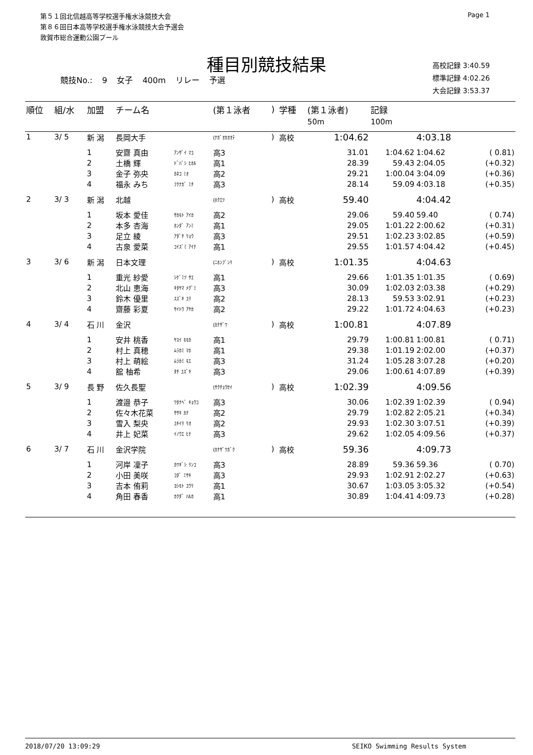第５１回北信越高等学校選手権水泳競技大会
第８６回日本高等学校選手権水泳競技大会予選会
敦賀市総合運動公園プール
Page 1
種目別競技結果
競技No.: 9 女子 400m リレー 予選
高校記録 3:40.59
標準記録 4:02.26
大会記録 3:53.37
| 順位 | 組/水 | 加盟 | チーム名 | | (第１泳者 | ) | 学種 | (第１泳者) | 記録 | | |
| --- | --- | --- | --- | --- | --- | --- | --- | --- | --- | --- | --- |
| | | | | | | | | 50m | 100m | | |
| 1 | 3/ 5 | 新 潟 | 長岡大手 | | (ﾅｶﾞｵｶｵｵﾃ | ) | 高校 | 1:04.62 | | 4:03.18 | |
| | | 1 | 安齋 真由 | ｱﾝｻﾞｲ ﾏﾕ | 高3 | | | 31.01 | 1:04.62 | 1:04.62 | ( 0.81) |
| | | 2 | 土橋 輝 | ﾄﾞﾊﾞｼ ﾋｶﾙ | 高1 | | | 28.39 | 59.43 | 2:04.05 | (+0.32) |
| | | 3 | 金子 弥央 | ｶﾈｺ ﾐｵ | 高2 | | | 29.21 | 1:00.04 | 3:04.09 | (+0.36) |
| | | 4 | 福永 みち | ﾌｸﾅｶﾞ ﾐﾁ | 高3 | | | 28.14 | 59.09 | 4:03.18 | (+0.35) |
| 2 | 3/ 3 | 新 潟 | 北越 | | (ﾎｸｴﾂ | ) | 高校 | 59.40 | | 4:04.42 | |
| | | 1 | 坂本 愛佳 | ｻｶﾓﾄ ｱｲｶ | 高2 | | | 29.06 | 59.40 | 59.40 | ( 0.74) |
| | | 2 | 本多 杏海 | ﾎﾝﾀﾞ ｱﾝﾐ | 高1 | | | 29.05 | 1:01.22 | 2:00.62 | (+0.31) |
| | | 3 | 足立 綾 | ｱﾀﾞﾁ ﾘｮｳ | 高3 | | | 29.51 | 1:02.23 | 3:02.85 | (+0.59) |
| | | 4 | 古泉 愛菜 | ｺｲｽﾞﾐ ｱｲﾅ | 高1 | | | 29.55 | 1:01.57 | 4:04.42 | (+0.45) |
| 3 | 3/ 6 | 新 潟 | 日本文理 | | (ﾆﾎﾝﾌﾞﾝﾘ | ) | 高校 | 1:01.35 | | 4:04.63 | |
| | | 1 | 重光 紗愛 | ｼｹﾞﾐﾂ ｻｴ | 高1 | | | 29.66 | 1:01.35 | 1:01.35 | ( 0.69) |
| | | 2 | 北山 恵海 | ｷﾀﾔﾏ ﾒｸﾞﾐ | 高3 | | | 30.09 | 1:02.03 | 2:03.38 | (+0.29) |
| | | 3 | 鈴木 優里 | ｽｽﾞｷ ﾕﾘ | 高2 | | | 28.13 | 59.53 | 3:02.91 | (+0.23) |
| | | 4 | 齋藤 彩夏 | ｻｲﾄｳ ｱﾔｶ | 高2 | | | 29.22 | 1:01.72 | 4:04.63 | (+0.23) |
| 4 | 3/ 4 | 石 川 | 金沢 | | (ｶﾅｻﾞﾜ | ) | 高校 | 1:00.81 | | 4:07.89 | |
| | | 1 | 安井 桃香 | ﾔｽｲ ﾓﾓｶ | 高1 | | | 29.79 | 1:00.81 | 1:00.81 | ( 0.71) |
| | | 2 | 村上 真穂 | ﾑﾗｶﾐ ﾏﾎ | 高1 | | | 29.38 | 1:01.19 | 2:02.00 | (+0.37) |
| | | 3 | 村上 萌絵 | ﾑﾗｶﾐ ﾓｴ | 高3 | | | 31.24 | 1:05.28 | 3:07.28 | (+0.20) |
| | | 4 | 舘 柚希 | ﾀﾁ ﾕｽﾞｷ | 高3 | | | 29.06 | 1:00.61 | 4:07.89 | (+0.39) |
| 5 | 3/ 9 | 長 野 | 佐久長聖 | | (ｻｸﾁｮｳｾｲ | ) | 高校 | 1:02.39 | | 4:09.56 | |
| | | 1 | 渡邉 恭子 | ﾜﾀﾅﾍﾞ ｷｮｳｺ | 高3 | | | 30.06 | 1:02.39 | 1:02.39 | ( 0.94) |
| | | 2 | 佐々木花菜 | ｻｻｷ ｶﾅ | 高2 | | | 29.79 | 1:02.82 | 2:05.21 | (+0.34) |
| | | 3 | 雪入 梨央 | ﾕｷｲﾘ ﾘｵ | 高2 | | | 29.93 | 1:02.30 | 3:07.51 | (+0.39) |
| | | 4 | 井上 妃菜 | ｲﾉｳｴ ﾋﾅ | 高3 | | | 29.62 | 1:02.05 | 4:09.56 | (+0.37) |
| 6 | 3/ 7 | 石 川 | 金沢学院 | | (ｶﾅｻﾞﾜｶﾞｸ | ) | 高校 | 59.36 | | 4:09.73 | |
| | | 1 | 河岸 凜子 | ｶﾜｷﾞｼ ﾘﾝｺ | 高3 | | | 28.89 | 59.36 | 59.36 | ( 0.70) |
| | | 2 | 小田 美咲 | ｺﾀﾞ ﾐｻｷ | 高3 | | | 29.93 | 1:02.91 | 2:02.27 | (+0.63) |
| | | 3 | 吉本 侑莉 | ﾖｼﾓﾄ ﾕｳﾘ | 高1 | | | 30.67 | 1:03.05 | 3:05.32 | (+0.54) |
| | | 4 | 角田 春香 | ｶｸﾀﾞ ﾊﾙｶ | 高1 | | | 30.89 | 1:04.41 | 4:09.73 | (+0.28) |
2018/07/20 13:09:29 SEIKO Swimming Results System